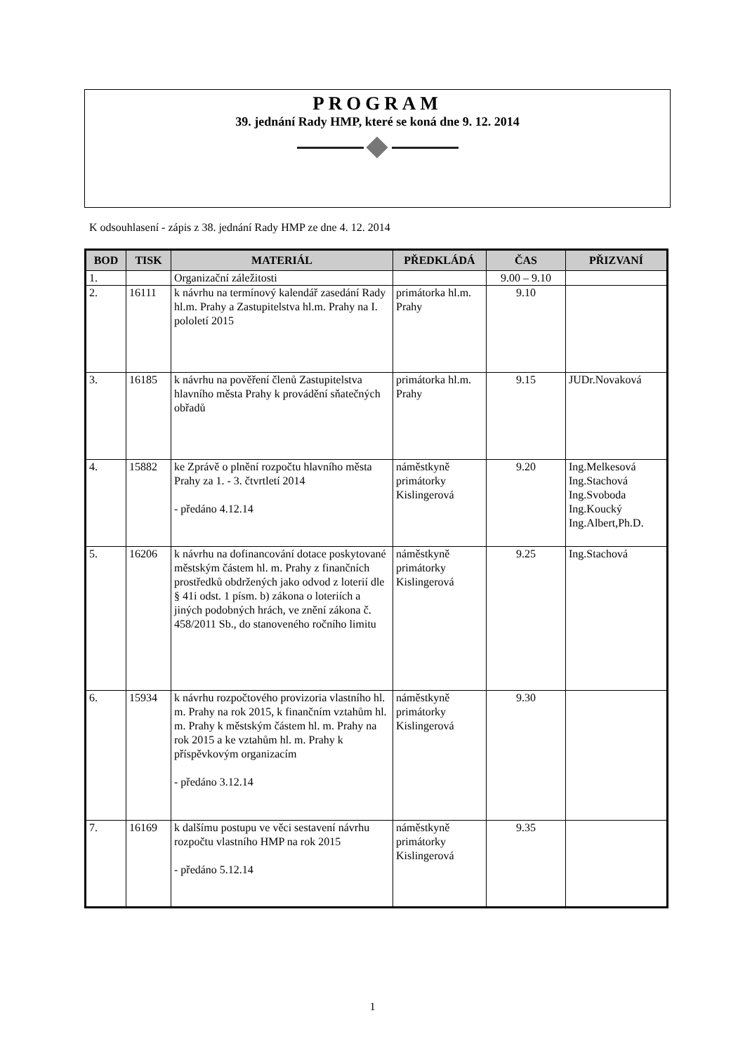PROGRAM
39. jednání Rady HMP, které se koná dne 9. 12. 2014
K odsouhlasení - zápis z 38. jednání Rady HMP ze dne 4. 12. 2014
| BOD | TISK | MATERIÁL | PŘEDKLÁDÁ | ČAS | PŘIZVANÍ |
| --- | --- | --- | --- | --- | --- |
| 1. | | Organizační záležitosti | | 9.00 – 9.10 | |
| 2. | 16111 | k návrhu na termínový kalendář zasedání Rady hl.m. Prahy a Zastupitelstva hl.m. Prahy na I. pololetí 2015 | primátorka hl.m. Prahy | 9.10 | |
| 3. | 16185 | k návrhu na pověření členů Zastupitelstva hlavního města Prahy k provádění sňatečných obřadů | primátorka hl.m. Prahy | 9.15 | JUDr.Novaková |
| 4. | 15882 | ke Zprávě o plnění rozpočtu hlavního města Prahy za 1. - 3. čtvrtletí 2014 - předáno 4.12.14 | náměstkyně primátorky Kislingerová | 9.20 | Ing.Melkesová Ing.Stachová Ing.Svoboda Ing.Koucký Ing.Albert,Ph.D. |
| 5. | 16206 | k návrhu na dofinancování dotace poskytované městským částem hl. m. Prahy z finančních prostředků obdržených jako odvod z loterií dle § 41i odst. 1 písm. b) zákona o loteriích a jiných podobných hrách, ve znění zákona č. 458/2011 Sb., do stanoveného ročního limitu | náměstkyně primátorky Kislingerová | 9.25 | Ing.Stachová |
| 6. | 15934 | k návrhu rozpočtového provizoria vlastního hl. m. Prahy na rok 2015, k finančním vztahům hl. m. Prahy k městským částem hl. m. Prahy na rok 2015 a ke vztahům hl. m. Prahy k příspěvkovým organizacím - předáno 3.12.14 | náměstkyně primátorky Kislingerová | 9.30 | |
| 7. | 16169 | k dalšímu postupu ve věci sestavení návrhu rozpočtu vlastního HMP na rok 2015 - předáno 5.12.14 | náměstkyně primátorky Kislingerová | 9.35 | |
1